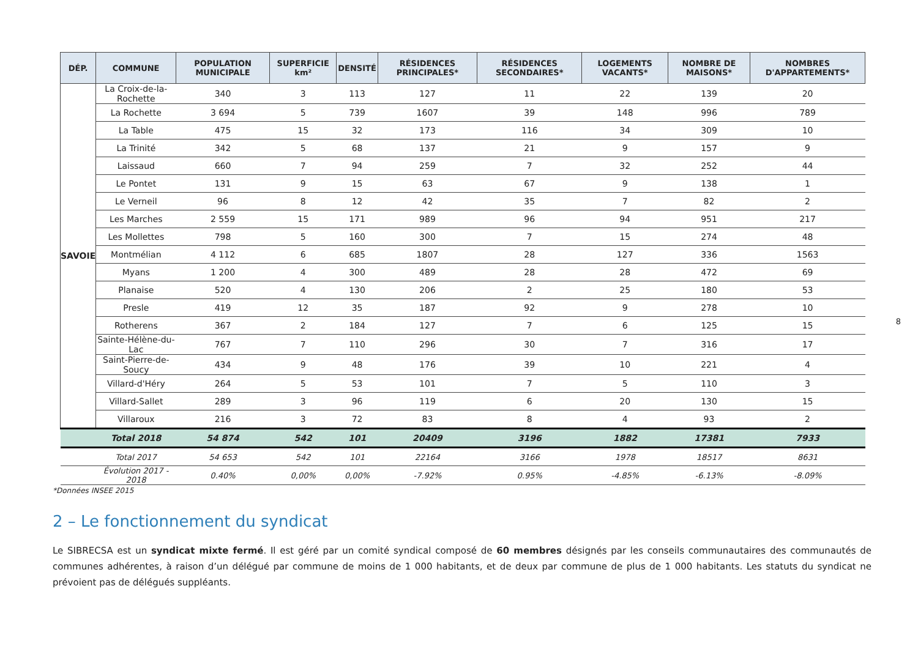| DÉP. | COMMUNE | POPULATION MUNICIPALE | SUPERFICIE km² | DENSITÉ | RÉSIDENCES PRINCIPALES* | RÉSIDENCES SECONDAIRES* | LOGEMENTS VACANTS* | NOMBRE DE MAISONS* | NOMBRES D'APPARTEMENTS* |
| --- | --- | --- | --- | --- | --- | --- | --- | --- | --- |
| SAVOIE | La Croix-de-la-Rochette | 340 | 3 | 113 | 127 | 11 | 22 | 139 | 20 |
| | La Rochette | 3 694 | 5 | 739 | 1607 | 39 | 148 | 996 | 789 |
| | La Table | 475 | 15 | 32 | 173 | 116 | 34 | 309 | 10 |
| | La Trinité | 342 | 5 | 68 | 137 | 21 | 9 | 157 | 9 |
| | Laissaud | 660 | 7 | 94 | 259 | 7 | 32 | 252 | 44 |
| | Le Pontet | 131 | 9 | 15 | 63 | 67 | 9 | 138 | 1 |
| | Le Verneil | 96 | 8 | 12 | 42 | 35 | 7 | 82 | 2 |
| | Les Marches | 2 559 | 15 | 171 | 989 | 96 | 94 | 951 | 217 |
| | Les Mollettes | 798 | 5 | 160 | 300 | 7 | 15 | 274 | 48 |
| | Montmélian | 4 112 | 6 | 685 | 1807 | 28 | 127 | 336 | 1563 |
| | Myans | 1 200 | 4 | 300 | 489 | 28 | 28 | 472 | 69 |
| | Planaise | 520 | 4 | 130 | 206 | 2 | 25 | 180 | 53 |
| | Presle | 419 | 12 | 35 | 187 | 92 | 9 | 278 | 10 |
| | Rotherens | 367 | 2 | 184 | 127 | 7 | 6 | 125 | 15 |
| | Sainte-Hélène-du-Lac | 767 | 7 | 110 | 296 | 30 | 7 | 316 | 17 |
| | Saint-Pierre-de-Soucy | 434 | 9 | 48 | 176 | 39 | 10 | 221 | 4 |
| | Villard-d'Héry | 264 | 5 | 53 | 101 | 7 | 5 | 110 | 3 |
| | Villard-Sallet | 289 | 3 | 96 | 119 | 6 | 20 | 130 | 15 |
| | Villaroux | 216 | 3 | 72 | 83 | 8 | 4 | 93 | 2 |
| | Total 2018 | 54 874 | 542 | 101 | 20409 | 3196 | 1882 | 17381 | 7933 |
| | Total 2017 | 54 653 | 542 | 101 | 22164 | 3166 | 1978 | 18517 | 8631 |
| | Évolution 2017 - 2018 | 0.40% | 0,00% | 0,00% | -7.92% | 0.95% | -4.85% | -6.13% | -8.09% |
*Données INSEE 2015
2 – Le fonctionnement du syndicat
Le SIBRECSA est un syndicat mixte fermé. Il est géré par un comité syndical composé de 60 membres désignés par les conseils communautaires des communautés de communes adhérentes, à raison d’un délégué par commune de moins de 1 000 habitants, et de deux par commune de plus de 1 000 habitants. Les statuts du syndicat ne prévoient pas de délégués suppléants.
8